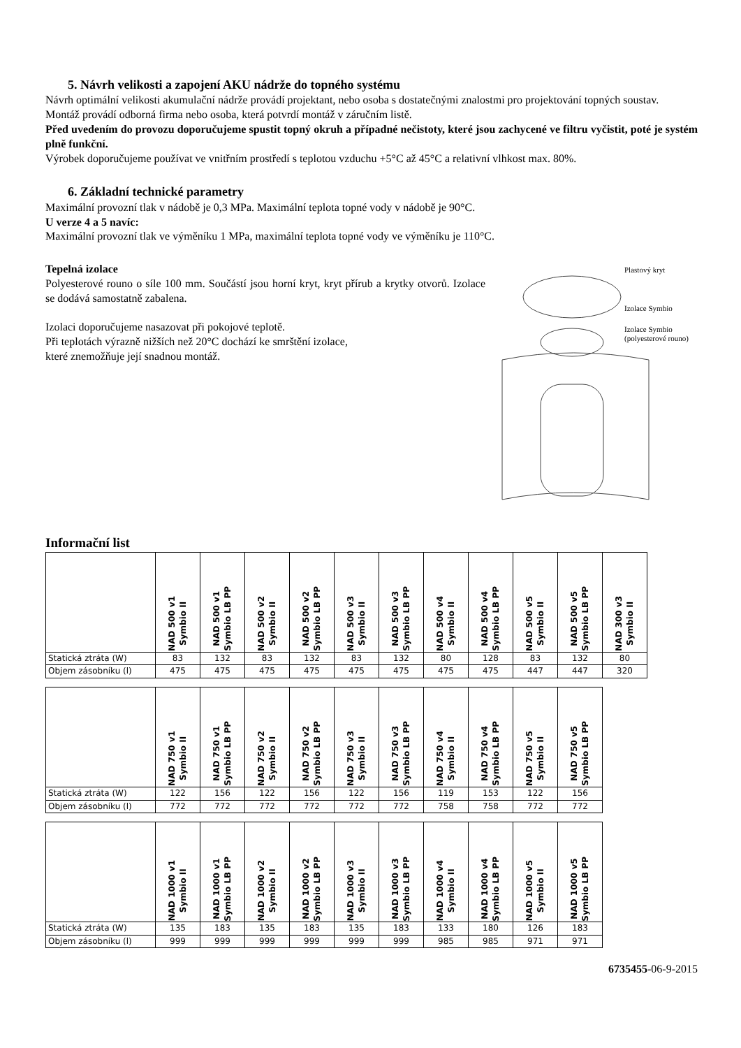5. Návrh velikosti a zapojení AKU nádrže do topného systému
Návrh optimální velikosti akumulační nádrže provádí projektant, nebo osoba s dostatečnými znalostmi pro projektování topných soustav.
Montáž provádí odborná firma nebo osoba, která potvrdí montáž v záručním listě.
Před uvedením do provozu doporučujeme spustit topný okruh a případné nečistoty, které jsou zachycené ve filtru vyčistit, poté je systém plně funkční.
Výrobek doporučujeme používat ve vnitřním prostředí s teplotou vzduchu +5°C až 45°C a relativní vlhkost max. 80%.
6. Základní technické parametry
Maximální provozní tlak v nádobě je 0,3 MPa. Maximální teplota topné vody v nádobě je 90°C.
U verze 4 a 5 navíc:
Maximální provozní tlak ve výměníku 1 MPa, maximální teplota topné vody ve výměníku je 110°C.
Tepelná izolace
Polyesterové rouno o síle 100 mm. Součástí jsou horní kryt, kryt přírub a krytky otvorů. Izolace se dodává samostatně zabalena.
Izolaci doporučujeme nasazovat při pokojové teplotě.
Při teplotách výrazně nižších než 20°C dochází ke smrštění izolace,
které znemožňuje její snadnou montáž.
Plastový kryt
Izolace Symbio
Izolace Symbio
(polyesterové rouno)
Informační list
| | NAD 500 v1 Symbio II | NAD 500 v1 Symbio LB PP | NAD 500 v2 Symbio II | NAD 500 v2 Symbio LB PP | NAD 500 v3 Symbio II | NAD 500 v3 Symbio LB PP | NAD 500 v4 Symbio II | NAD 500 v4 Symbio LB PP | NAD 500 v5 Symbio II | NAD 500 v5 Symbio LB PP | NAD 300 v3 Symbio II |
| Statická ztráta (W) | 83 | 132 | 83 | 132 | 83 | 132 | 80 | 128 | 83 | 132 | 80 |
| Objem zásobníku (l) | 475 | 475 | 475 | 475 | 475 | 475 | 475 | 475 | 447 | 447 | 320 |
| | NAD 750 v1 Symbio II | NAD 750 v1 Symbio LB PP | NAD 750 v2 Symbio II | NAD 750 v2 Symbio LB PP | NAD 750 v3 Symbio II | NAD 750 v3 Symbio LB PP | NAD 750 v4 Symbio II | NAD 750 v4 Symbio LB PP | NAD 750 v5 Symbio II | NAD 750 v5 Symbio LB PP |
| Statická ztráta (W) | 122 | 156 | 122 | 156 | 122 | 156 | 119 | 153 | 122 | 156 |
| Objem zásobníku (l) | 772 | 772 | 772 | 772 | 772 | 772 | 758 | 758 | 772 | 772 |
| | NAD 1000 v1 Symbio II | NAD 1000 v1 Symbio LB PP | NAD 1000 v2 Symbio II | NAD 1000 v2 Symbio LB PP | NAD 1000 v3 Symbio II | NAD 1000 v3 Symbio LB PP | NAD 1000 v4 Symbio II | NAD 1000 v4 Symbio LB PP | NAD 1000 v5 Symbio II | NAD 1000 v5 Symbio LB PP |
| Statická ztráta (W) | 135 | 183 | 135 | 183 | 135 | 183 | 133 | 180 | 126 | 183 |
| Objem zásobníku (l) | 999 | 999 | 999 | 999 | 999 | 999 | 985 | 985 | 971 | 971 |
6735455-06-9-2015